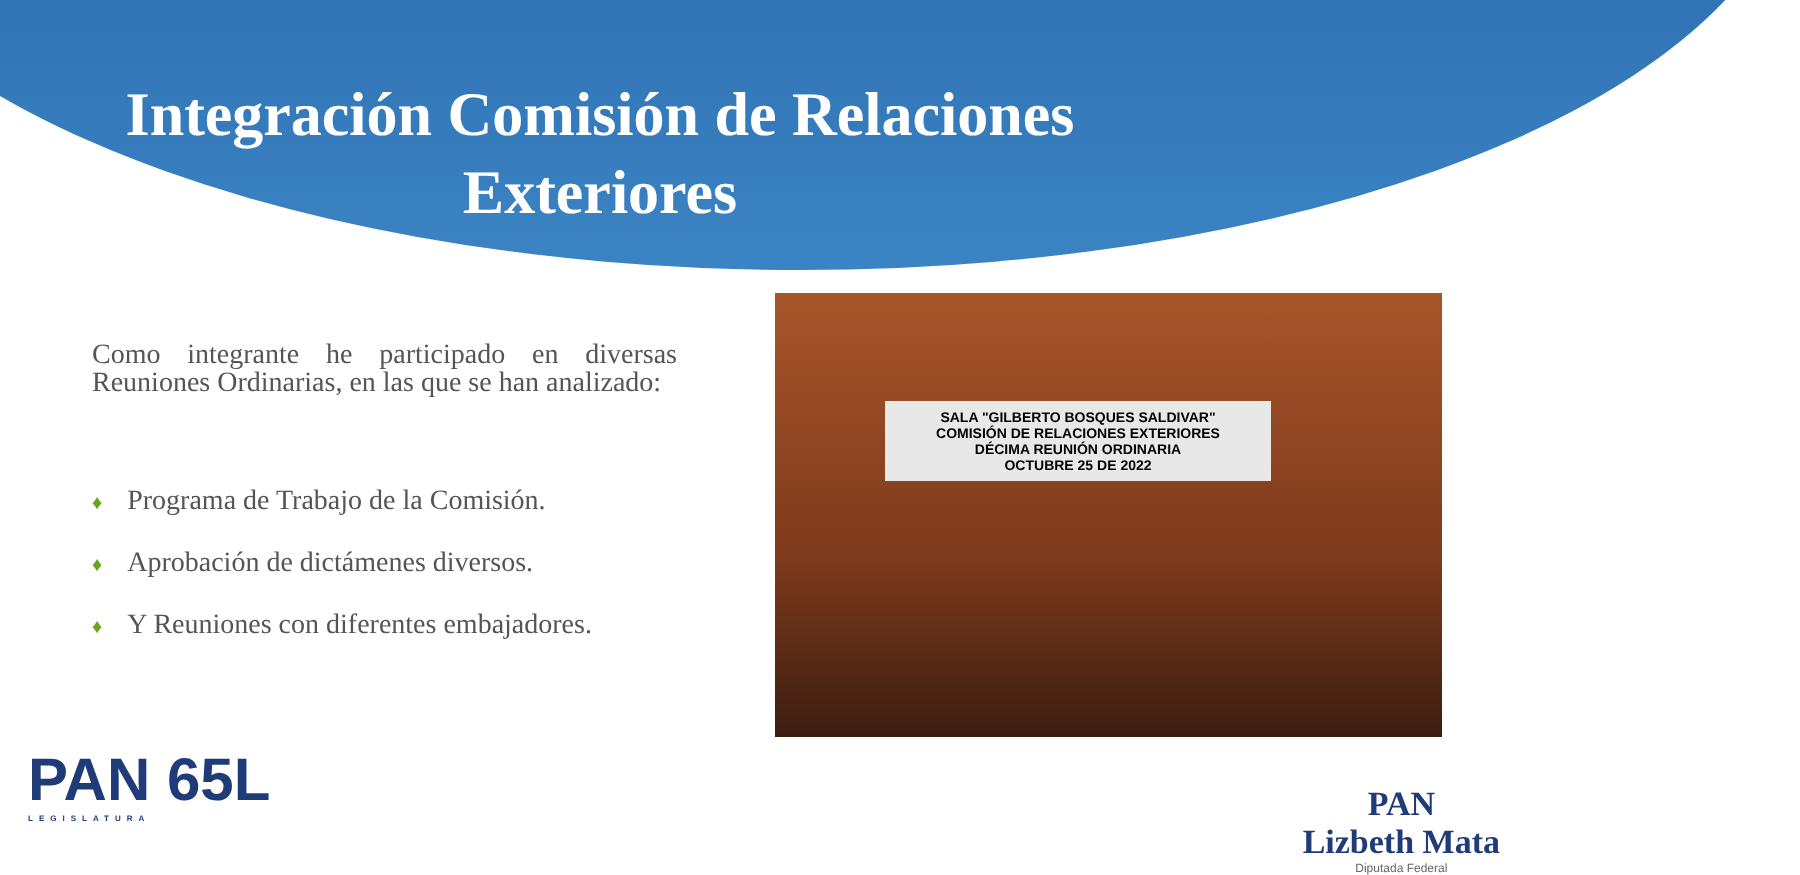Integración Comisión de Relaciones Exteriores
Como integrante he participado en diversas Reuniones Ordinarias, en las que se han analizado:
♦ Programa de Trabajo de la Comisión.
♦ Aprobación de dictámenes diversos.
♦ Y Reuniones con diferentes embajadores.
SALA "GILBERTO BOSQUES SALDIVAR"
COMISIÓN DE RELACIONES EXTERIORES
DÉCIMA REUNIÓN ORDINARIA
OCTUBRE 25 DE 2022
PAN 65L
LEGISLATURA
PAN
Lizbeth Mata
Diputada Federal